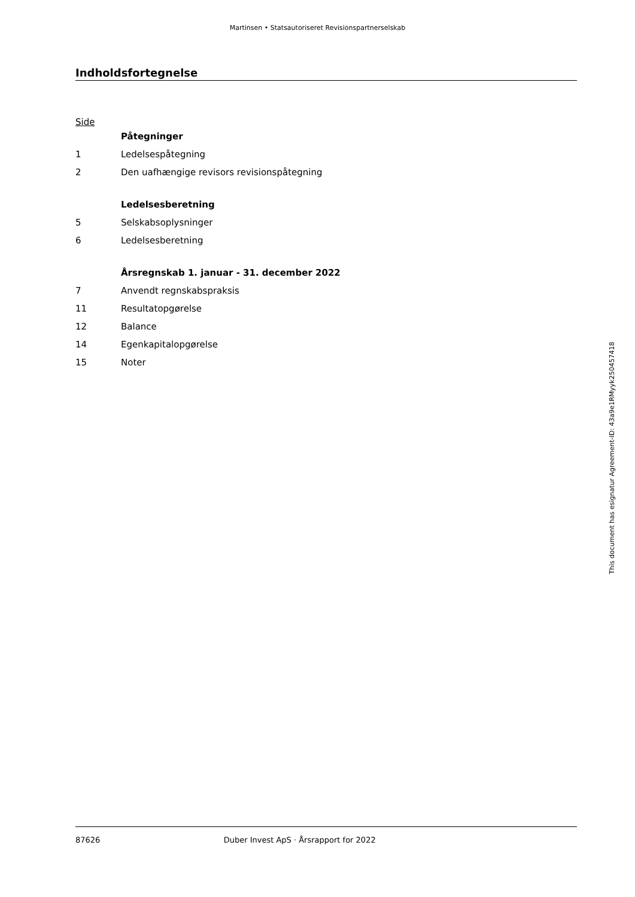Martinsen • Statsautoriseret Revisionspartnerselskab
Indholdsfortegnelse
Side
Påtegninger
1 Ledelsespåtegning
2 Den uafhængige revisors revisionspåtegning
Ledelsesberetning
5 Selskabsoplysninger
6 Ledelsesberetning
Årsregnskab 1. januar - 31. december 2022
7 Anvendt regnskabspraksis
11 Resultatopgørelse
12 Balance
14 Egenkapitalopgørelse
15 Noter
This document has esignatur Agreement-ID: 43a9e1RMyyk250457418
87626 Duber Invest ApS · Årsrapport for 2022